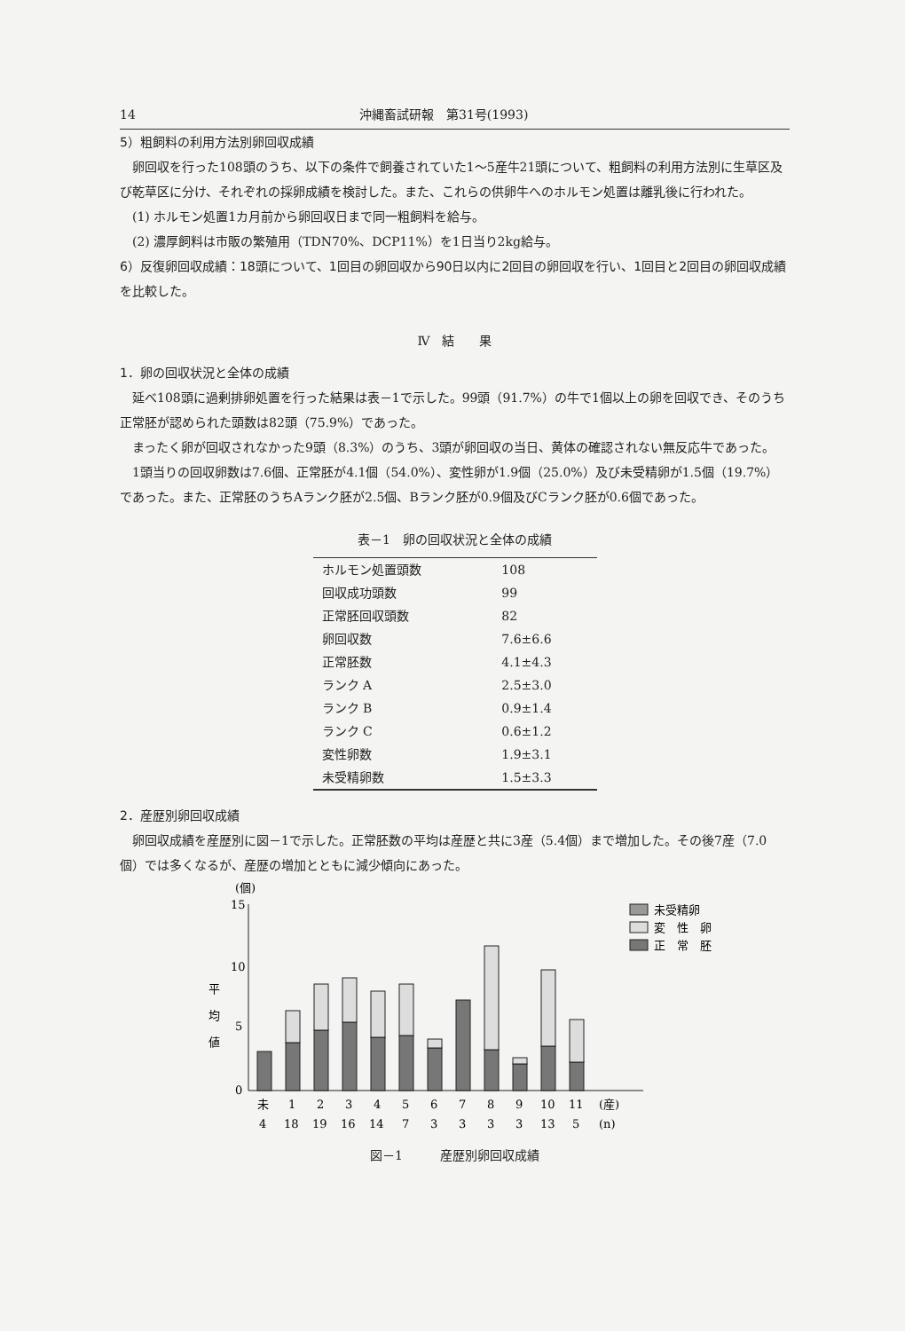14 沖縄畜試研報　第31号(1993)
5）粗飼料の利用方法別卵回収成績
卵回収を行った108頭のうち、以下の条件で飼養されていた1～5産牛21頭について、粗飼料の利用方法別に生草区及び乾草区に分け、それぞれの採卵成績を検討した。また、これらの供卵牛へのホルモン処置は離乳後に行われた。
(1) ホルモン処置1カ月前から卵回収日まで同一粗飼料を給与。
(2) 濃厚飼料は市販の繁殖用（TDN70%、DCP11%）を1日当り2kg給与。
6）反復卵回収成績：18頭について、1回目の卵回収から90日以内に2回目の卵回収を行い、1回目と2回目の卵回収成績を比較した。
Ⅳ　結　　果
1．卵の回収状況と全体の成績
延べ108頭に過剰排卵処置を行った結果は表－1で示した。99頭（91.7%）の牛で1個以上の卵を回収でき、そのうち正常胚が認められた頭数は82頭（75.9%）であった。
まったく卵が回収されなかった9頭（8.3%）のうち、3頭が卵回収の当日、黄体の確認されない無反応牛であった。
1頭当りの回収卵数は7.6個、正常胚が4.1個（54.0%）、変性卵が1.9個（25.0%）及び未受精卵が1.5個（19.7%）であった。また、正常胚のうちAランク胚が2.5個、Bランク胚が0.9個及びCランク胚が0.6個であった。
表－1　卵の回収状況と全体の成績
| ホルモン処置頭数 | 108 |
| 回収成功頭数 | 99 |
| 正常胚回収頭数 | 82 |
| 卵回収数 | 7.6±6.6 |
| 正常胚数 | 4.1±4.3 |
| ランク A | 2.5±3.0 |
| ランク B | 0.9±1.4 |
| ランク C | 0.6±1.2 |
| 変性卵数 | 1.9±3.1 |
| 未受精卵数 | 1.5±3.3 |
2．産歴別卵回収成績
卵回収成績を産歴別に図－1で示した。正常胚数の平均は産歴と共に3産（5.4個）まで増加した。その後7産（7.0個）では多くなるが、産歴の増加とともに減少傾向にあった。
(個)
平
均
値
15
10
5
0
未
1
2
3
4
5
6
7
8
9
10
11
(産)
4
18
19
16
14
7
3
3
3
3
13
5
(n)
未受精卵
変　性　卵
正　常　胚
図－1　　　産歴別卵回収成績